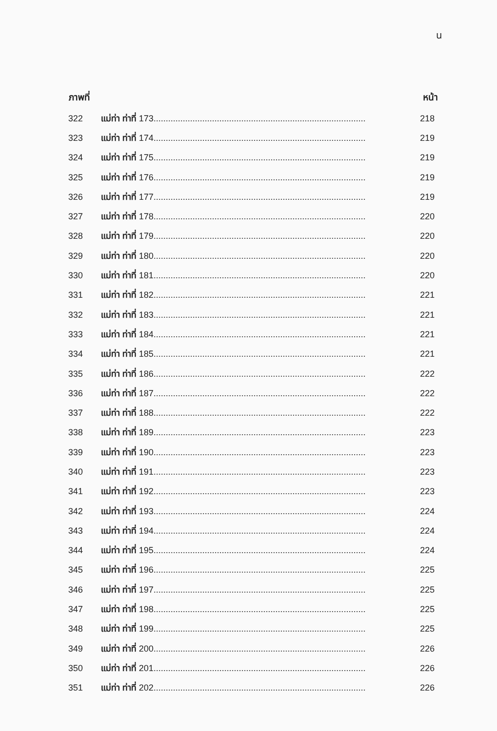น
| ภาพที่ | | หน้า |
| --- | --- | --- |
| 322 | แม่ท่า ท่าที่ 173....................................................................................... | 218 |
| 323 | แม่ท่า ท่าที่ 174....................................................................................... | 219 |
| 324 | แม่ท่า ท่าที่ 175....................................................................................... | 219 |
| 325 | แม่ท่า ท่าที่ 176....................................................................................... | 219 |
| 326 | แม่ท่า ท่าที่ 177....................................................................................... | 219 |
| 327 | แม่ท่า ท่าที่ 178....................................................................................... | 220 |
| 328 | แม่ท่า ท่าที่ 179....................................................................................... | 220 |
| 329 | แม่ท่า ท่าที่ 180....................................................................................... | 220 |
| 330 | แม่ท่า ท่าที่ 181....................................................................................... | 220 |
| 331 | แม่ท่า ท่าที่ 182....................................................................................... | 221 |
| 332 | แม่ท่า ท่าที่ 183....................................................................................... | 221 |
| 333 | แม่ท่า ท่าที่ 184....................................................................................... | 221 |
| 334 | แม่ท่า ท่าที่ 185....................................................................................... | 221 |
| 335 | แม่ท่า ท่าที่ 186....................................................................................... | 222 |
| 336 | แม่ท่า ท่าที่ 187....................................................................................... | 222 |
| 337 | แม่ท่า ท่าที่ 188....................................................................................... | 222 |
| 338 | แม่ท่า ท่าที่ 189....................................................................................... | 223 |
| 339 | แม่ท่า ท่าที่ 190....................................................................................... | 223 |
| 340 | แม่ท่า ท่าที่ 191....................................................................................... | 223 |
| 341 | แม่ท่า ท่าที่ 192....................................................................................... | 223 |
| 342 | แม่ท่า ท่าที่ 193....................................................................................... | 224 |
| 343 | แม่ท่า ท่าที่ 194....................................................................................... | 224 |
| 344 | แม่ท่า ท่าที่ 195....................................................................................... | 224 |
| 345 | แม่ท่า ท่าที่ 196....................................................................................... | 225 |
| 346 | แม่ท่า ท่าที่ 197....................................................................................... | 225 |
| 347 | แม่ท่า ท่าที่ 198....................................................................................... | 225 |
| 348 | แม่ท่า ท่าที่ 199....................................................................................... | 225 |
| 349 | แม่ท่า ท่าที่ 200....................................................................................... | 226 |
| 350 | แม่ท่า ท่าที่ 201....................................................................................... | 226 |
| 351 | แม่ท่า ท่าที่ 202....................................................................................... | 226 |